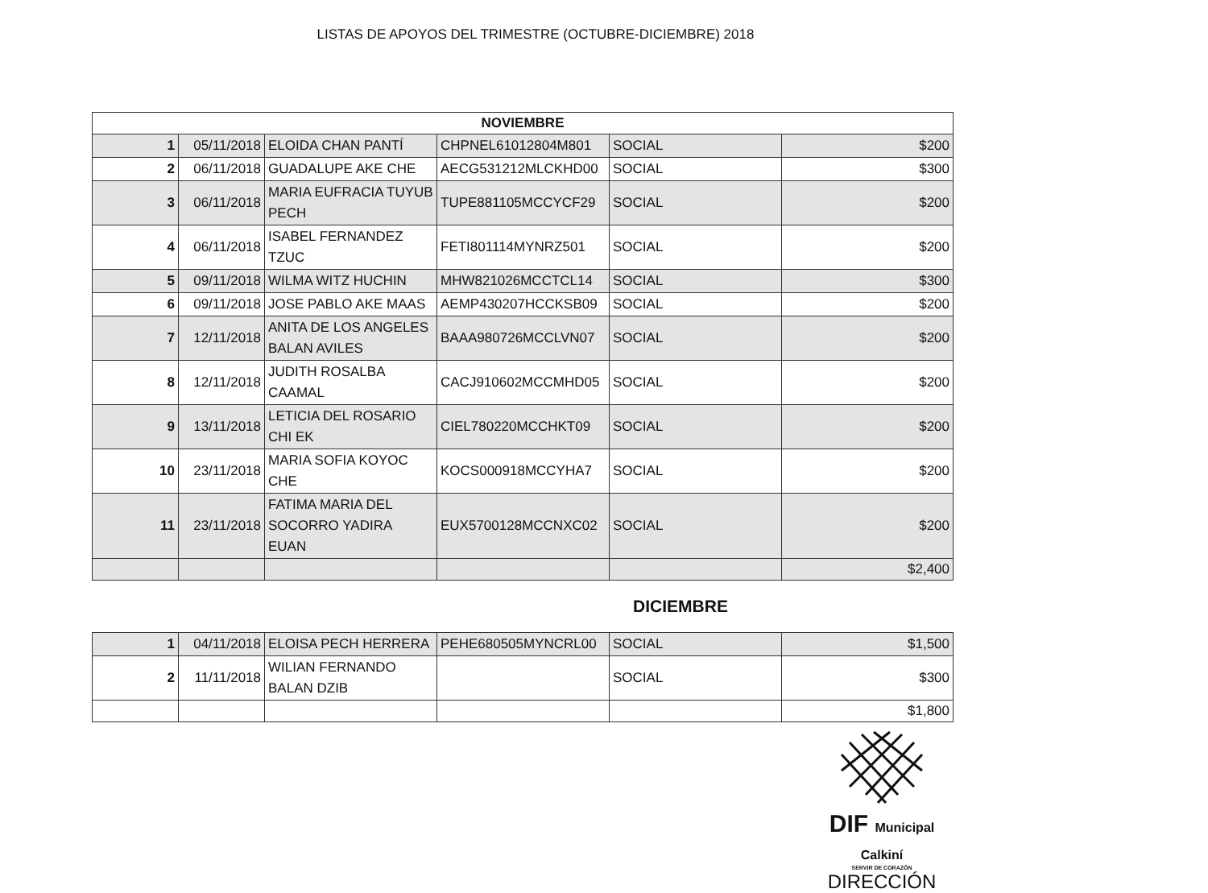LISTAS DE APOYOS DEL TRIMESTRE (OCTUBRE-DICIEMBRE) 2018
| NOVIEMBRE | | | | | |
| --- | --- | --- | --- | --- | --- |
| 1 | 05/11/2018 | ELOIDA CHAN PANTÍ | CHPNEL61012804M801 | SOCIAL | $200 |
| 2 | 06/11/2018 | GUADALUPE AKE CHE | AECG531212MLCKHD00 | SOCIAL | $300 |
| 3 | 06/11/2018 | MARIA EUFRACIA TUYUB PECH | TUPE881105MCCYCF29 | SOCIAL | $200 |
| 4 | 06/11/2018 | ISABEL FERNANDEZ TZUC | FETI801114MYNRZ501 | SOCIAL | $200 |
| 5 | 09/11/2018 | WILMA WITZ HUCHIN | MHW821026MCCTCL14 | SOCIAL | $300 |
| 6 | 09/11/2018 | JOSE PABLO AKE MAAS | AEMP430207HCCKSB09 | SOCIAL | $200 |
| 7 | 12/11/2018 | ANITA DE LOS ANGELES BALAN AVILES | BAAA980726MCCLVN07 | SOCIAL | $200 |
| 8 | 12/11/2018 | JUDITH ROSALBA CAAMAL | CACJ910602MCCMHD05 | SOCIAL | $200 |
| 9 | 13/11/2018 | LETICIA DEL ROSARIO CHI EK | CIEL780220MCCHKT09 | SOCIAL | $200 |
| 10 | 23/11/2018 | MARIA SOFIA KOYOC CHE | KOCS000918MCCYHA7 | SOCIAL | $200 |
| 11 | 23/11/2018 | FATIMA MARIA DEL SOCORRO YADIRA EUAN | EUX5700128MCCNXC02 | SOCIAL | $200 |
| | | | | | $2,400 |
DICIEMBRE
| 1 | 04/11/2018 | ELOISA PECH HERRERA | PEHE680505MYNCRL00 | SOCIAL | $1,500 |
| 2 | 11/11/2018 | WILIAN FERNANDO BALAN DZIB | | SOCIAL | $300 |
| | | | | | $1,800 |
DIF Municipal Calkiní
SERVIR DE CORAZÓN
DIRECCIÓN